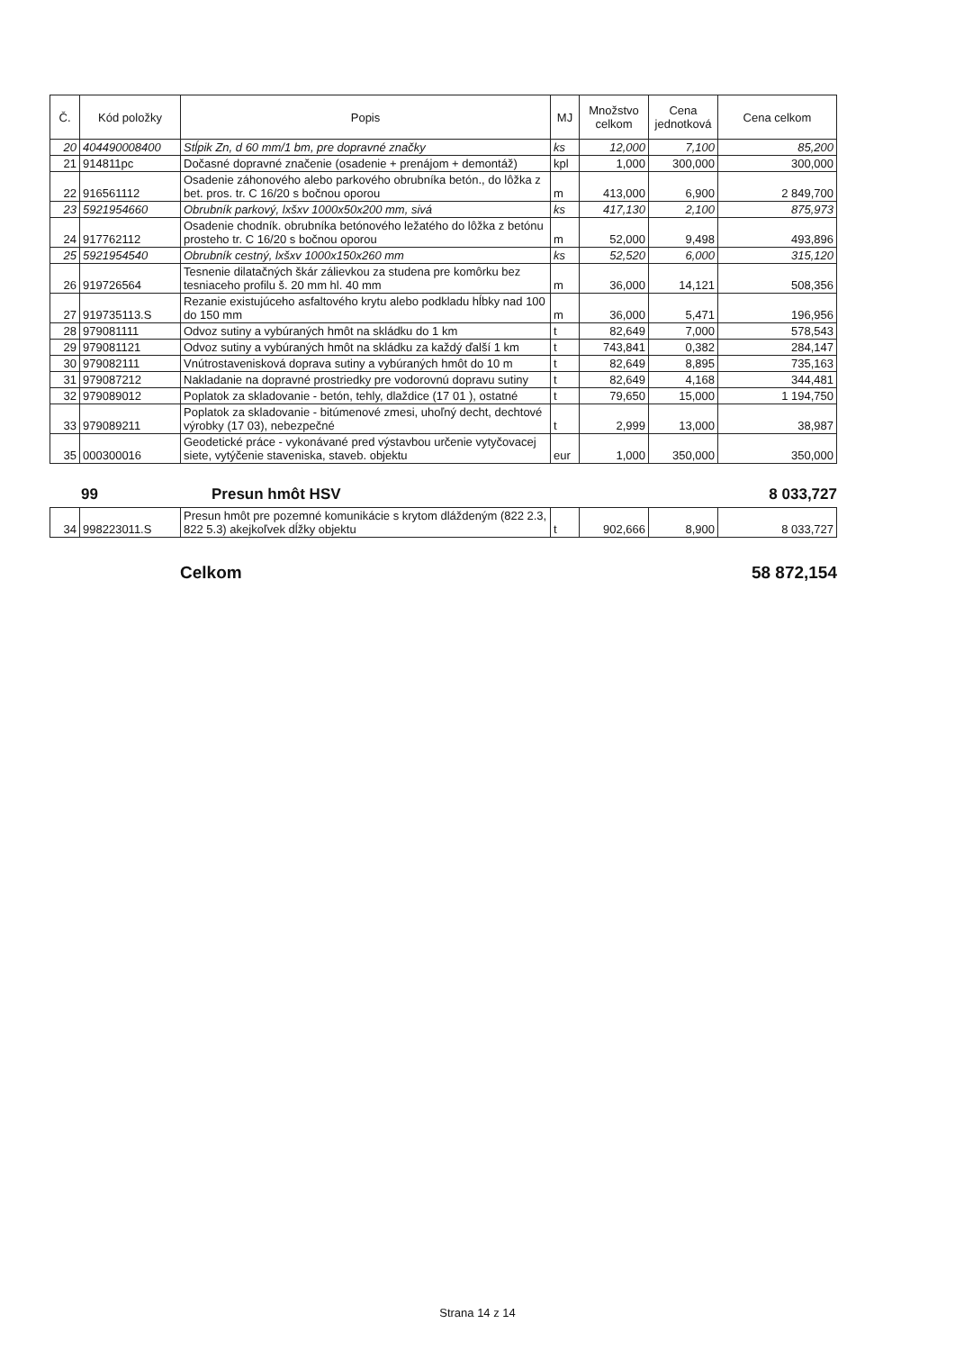| Č. | Kód položky | Popis | MJ | Množstvo celkom | Cena jednotková | Cena celkom |
| --- | --- | --- | --- | --- | --- | --- |
| 20 | 404490008400 | Stĺpik Zn, d 60 mm/1 bm, pre dopravné značky | ks | 12,000 | 7,100 | 85,200 |
| 21 | 914811pc | Dočasné dopravné značenie (osadenie + prenájom + demontáž) | kpl | 1,000 | 300,000 | 300,000 |
| 22 | 916561112 | Osadenie záhonového alebo parkového obrubníka betón., do lôžka z bet. pros. tr. C 16/20 s bočnou oporou | m | 413,000 | 6,900 | 2 849,700 |
| 23 | 5921954660 | Obrubník parkový, lxšxv 1000x50x200 mm, sivá | ks | 417,130 | 2,100 | 875,973 |
| 24 | 917762112 | Osadenie chodník. obrubníka betónového ležatého do lôžka z betónu prosteho tr. C 16/20 s bočnou oporou | m | 52,000 | 9,498 | 493,896 |
| 25 | 5921954540 | Obrubník cestný, lxšxv 1000x150x260 mm | ks | 52,520 | 6,000 | 315,120 |
| 26 | 919726564 | Tesnenie dilatačných škár zálievkou za studena pre komôrku bez tesniaceho profilu š. 20 mm hl. 40 mm | m | 36,000 | 14,121 | 508,356 |
| 27 | 919735113.S | Rezanie existujúceho asfaltového krytu alebo podkladu hĺbky nad 100 do 150 mm | m | 36,000 | 5,471 | 196,956 |
| 28 | 979081111 | Odvoz sutiny a vybúraných hmôt na skládku do 1 km | t | 82,649 | 7,000 | 578,543 |
| 29 | 979081121 | Odvoz sutiny a vybúraných hmôt na skládku za každý ďalší 1 km | t | 743,841 | 0,382 | 284,147 |
| 30 | 979082111 | Vnútrostavenisková doprava sutiny a vybúraných hmôt do 10 m | t | 82,649 | 8,895 | 735,163 |
| 31 | 979087212 | Nakladanie na dopravné prostriedky pre vodorovnú dopravu sutiny | t | 82,649 | 4,168 | 344,481 |
| 32 | 979089012 | Poplatok za skladovanie - betón, tehly, dlaždice (17 01 ), ostatné | t | 79,650 | 15,000 | 1 194,750 |
| 33 | 979089211 | Poplatok za skladovanie - bitúmenové zmesi, uhoľný decht, dechtové výrobky (17 03), nebezpečné | t | 2,999 | 13,000 | 38,987 |
| 35 | 000300016 | Geodetické práce - vykonávané pred výstavbou určenie vytyčovacej siete, vytýčenie staveniska, staveb. objektu | eur | 1,000 | 350,000 | 350,000 |
99 Presun hmôt HSV 8 033,727
| 34 | 998223011.S | Presun hmôt pre pozemné komunikácie s krytom dláždeným (822 2.3, 822 5.3) akejkoľvek dĺžky objektu | t | 902,666 | 8,900 | 8 033,727 |
Celkom 58 872,154
Strana 14 z 14